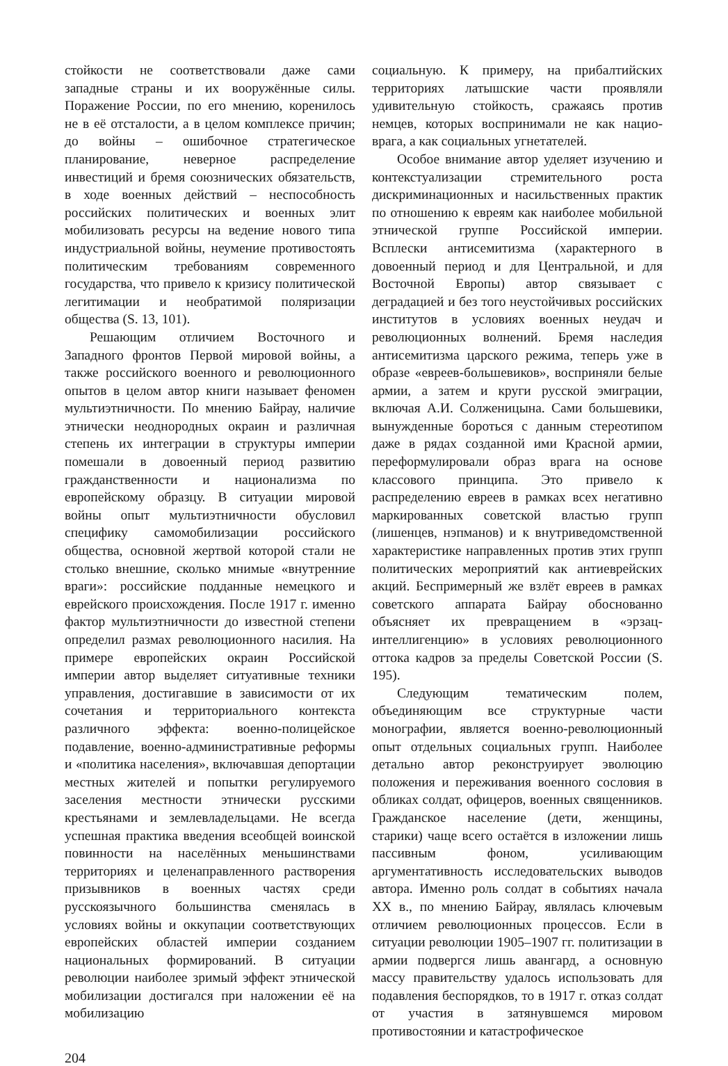стойкости не соответствовали даже сами западные страны и их вооружённые силы. Поражение России, по его мнению, коренилось не в её отсталости, а в целом комплексе причин; до войны – ошибочное стратегическое планирование, неверное распределение инвестиций и бремя союзнических обязательств, в ходе военных действий – неспособность российских политических и военных элит мобилизовать ресурсы на ведение нового типа индустриальной войны, неумение противостоять политическим требованиям современного государства, что привело к кризису политической легитимации и необратимой поляризации общества (S. 13, 101).
Решающим отличием Восточного и Западного фронтов Первой мировой войны, а также российского военного и революционного опытов в целом автор книги называет феномен мультиэтничности. По мнению Байрау, наличие этнически неоднородных окраин и различная степень их интеграции в структуры империи помешали в довоенный период развитию гражданственности и национализма по европейскому образцу. В ситуации мировой войны опыт мультиэтничности обусловил специфику самомобилизации российского общества, основной жертвой которой стали не столько внешние, сколько мнимые «внутренние враги»: российские подданные немецкого и еврейского происхождения. После 1917 г. именно фактор мультиэтничности до известной степени определил размах революционного насилия. На примере европейских окраин Российской империи автор выделяет ситуативные техники управления, достигавшие в зависимости от их сочетания и территориального контекста различного эффекта: военно-полицейское подавление, военно-административные реформы и «политика населения», включавшая депортации местных жителей и попытки регулируемого заселения местности этнически русскими крестьянами и землевладельцами. Не всегда успешная практика введения всеобщей воинской повинности на населённых меньшинствами территориях и целенаправленного растворения призывников в военных частях среди русскоязычного большинства сменялась в условиях войны и оккупации соответствующих европейских областей империи созданием национальных формирований. В ситуации революции наиболее зримый эффект этнической мобилизации достигался при наложении её на мобилизацию
социальную. К примеру, на прибалтийских территориях латышские части проявляли удивительную стойкость, сражаясь против немцев, которых воспринимали не как нацио-врага, а как социальных угнетателей.
Особое внимание автор уделяет изучению и контекстуализации стремительного роста дискриминационных и насильственных практик по отношению к евреям как наиболее мобильной этнической группе Российской империи. Всплески антисемитизма (характерного в довоенный период и для Центральной, и для Восточной Европы) автор связывает с деградацией и без того неустойчивых российских институтов в условиях военных неудач и революционных волнений. Бремя наследия антисемитизма царского режима, теперь уже в образе «евреев-большевиков», восприняли белые армии, а затем и круги русской эмиграции, включая А.И. Солженицына. Сами большевики, вынужденные бороться с данным стереотипом даже в рядах созданной ими Красной армии, переформулировали образ врага на основе классового принципа. Это привело к распределению евреев в рамках всех негативно маркированных советской властью групп (лишенцев, нэпманов) и к внутриведомственной характеристике направленных против этих групп политических мероприятий как антиеврейских акций. Беспримерный же взлёт евреев в рамках советского аппарата Байрау обоснованно объясняет их превращением в «эрзац-интеллигенцию» в условиях революционного оттока кадров за пределы Советской России (S. 195).
Следующим тематическим полем, объединяющим все структурные части монографии, является военно-революционный опыт отдельных социальных групп. Наиболее детально автор реконструирует эволюцию положения и переживания военного сословия в обликах солдат, офицеров, военных священников. Гражданское население (дети, женщины, старики) чаще всего остаётся в изложении лишь пассивным фоном, усиливающим аргументативность исследовательских выводов автора. Именно роль солдат в событиях начала XX в., по мнению Байрау, являлась ключевым отличием революционных процессов. Если в ситуации революции 1905–1907 гг. политизации в армии подвергся лишь авангард, а основную массу правительству удалось использовать для подавления беспорядков, то в 1917 г. отказ солдат от участия в затянувшемся мировом противостоянии и катастрофическое
204